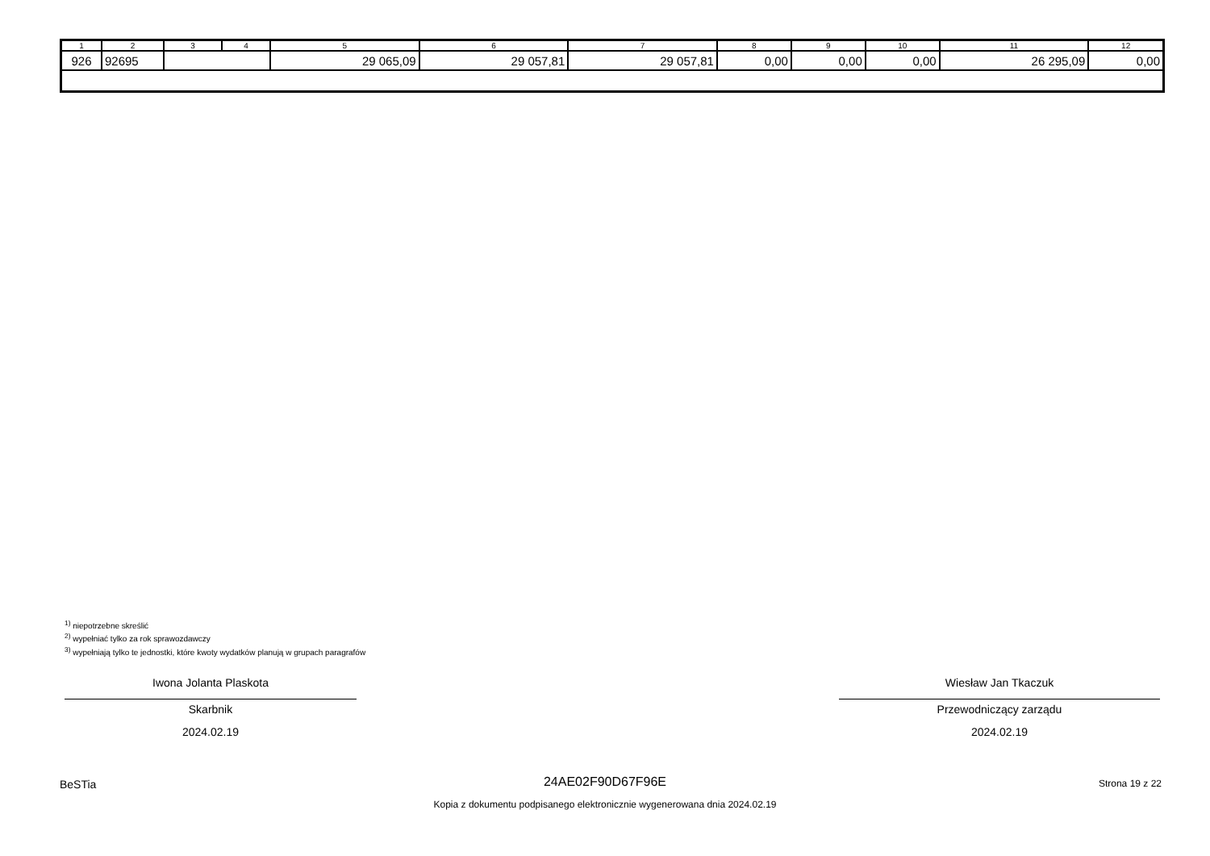| 1 | 2 | 3 | 4 | 5 | 6 | 7 | 8 | 9 | 10 | 11 | 12 |
| --- | --- | --- | --- | --- | --- | --- | --- | --- | --- | --- | --- |
| 926 | 92695 | | | 29 065,09 | 29 057,81 | 29 057,81 | 0,00 | 0,00 | 0,00 | 26 295,09 | 0,00 |
<sup>1)</sup> niepotrzebne skreślić
<sup>2)</sup> wypełniać tylko za rok sprawozdawczy
<sup>3)</sup> wypełniają tylko te jednostki, które kwoty wydatków planują w grupach paragrafów
Iwona Jolanta Plaskota
Skarbnik
2024.02.19
Wiesław Jan Tkaczuk
Przewodniczący zarządu
2024.02.19
BeSTia
24AE02F90D67F96E Strona 19 z 22
Kopia z dokumentu podpisanego elektronicznie wygenerowana dnia 2024.02.19